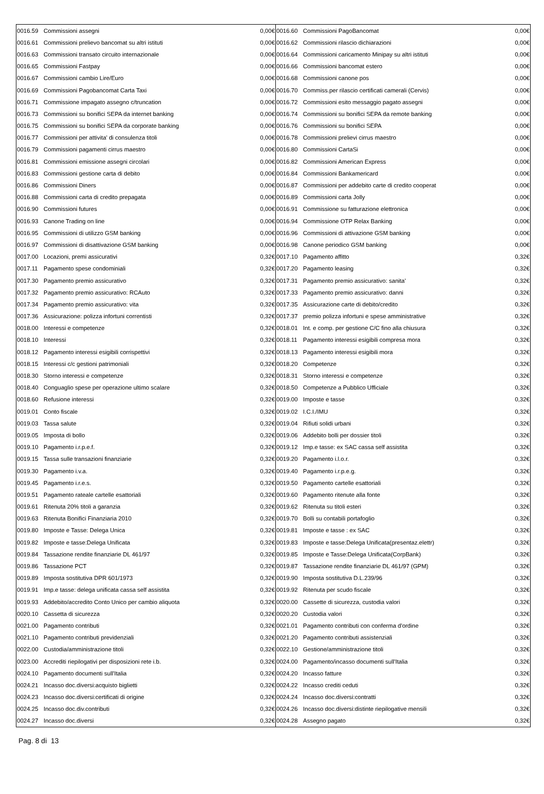| 0016.59 | Commissioni assegni | 0,00€ | 0016.60 | Commissioni PagoBancomat | 0,00€ |
| 0016.61 | Commissioni prelievo bancomat su altri istituti | 0,00€ | 0016.62 | Commissioni rilascio dichiarazioni | 0,00€ |
| 0016.63 | Commissioni transato circuito internazionale | 0,00€ | 0016.64 | Commissioni caricamento Minipay su altri istituti | 0,00€ |
| 0016.65 | Commissioni Fastpay | 0,00€ | 0016.66 | Commissioni bancomat estero | 0,00€ |
| 0016.67 | Commissioni cambio Lire/Euro | 0,00€ | 0016.68 | Commissioni canone pos | 0,00€ |
| 0016.69 | Commissioni Pagobancomat Carta Taxi | 0,00€ | 0016.70 | Commiss.per rilascio certificati camerali (Cervis) | 0,00€ |
| 0016.71 | Commissione impagato assegno c/truncation | 0,00€ | 0016.72 | Commissioni esito messaggio pagato assegni | 0,00€ |
| 0016.73 | Commissioni su bonifici SEPA da internet banking | 0,00€ | 0016.74 | Commissioni su bonifici SEPA da remote banking | 0,00€ |
| 0016.75 | Commissioni su bonifici SEPA da corporate banking | 0,00€ | 0016.76 | Commissioni su bonifici SEPA | 0,00€ |
| 0016.77 | Commissioni per attivita' di consulenza titoli | 0,00€ | 0016.78 | Commissioni prelievi cirrus maestro | 0,00€ |
| 0016.79 | Commissioni pagamenti cirrus maestro | 0,00€ | 0016.80 | Commissioni CartaSi | 0,00€ |
| 0016.81 | Commissioni emissione assegni circolari | 0,00€ | 0016.82 | Commissioni American Express | 0,00€ |
| 0016.83 | Commissioni gestione carta di debito | 0,00€ | 0016.84 | Commissioni Bankamericard | 0,00€ |
| 0016.86 | Commissioni Diners | 0,00€ | 0016.87 | Commissioni per addebito carte di credito cooperat | 0,00€ |
| 0016.88 | Commissioni carta di credito prepagata | 0,00€ | 0016.89 | Commissioni carta Jolly | 0,00€ |
| 0016.90 | Commissioni futures | 0,00€ | 0016.91 | Commissione su fatturazione elettronica | 0,00€ |
| 0016.93 | Canone Trading on line | 0,00€ | 0016.94 | Commissione OTP Relax Banking | 0,00€ |
| 0016.95 | Commissioni di utilizzo GSM banking | 0,00€ | 0016.96 | Commissioni di attivazione GSM banking | 0,00€ |
| 0016.97 | Commissioni di disattivazione GSM banking | 0,00€ | 0016.98 | Canone periodico GSM banking | 0,00€ |
| 0017.00 | Locazioni, premi assicurativi | 0,32€ | 0017.10 | Pagamento affitto | 0,32€ |
| 0017.11 | Pagamento spese condominiali | 0,32€ | 0017.20 | Pagamento leasing | 0,32€ |
| 0017.30 | Pagamento premio assicurativo | 0,32€ | 0017.31 | Pagamento premio assicurativo: sanita' | 0,32€ |
| 0017.32 | Pagamento premio assicurativo: RCAuto | 0,32€ | 0017.33 | Pagamento premio assicurativo: danni | 0,32€ |
| 0017.34 | Pagamento premio assicurativo: vita | 0,32€ | 0017.35 | Assicurazione carte di debito/credito | 0,32€ |
| 0017.36 | Assicurazione: polizza infortuni correntisti | 0,32€ | 0017.37 | premio polizza infortuni e spese amministrative | 0,32€ |
| 0018.00 | Interessi e competenze | 0,32€ | 0018.01 | Int. e comp. per gestione C/C fino alla chiusura | 0,32€ |
| 0018.10 | Interessi | 0,32€ | 0018.11 | Pagamento interessi esigibili compresa mora | 0,32€ |
| 0018.12 | Pagamento interessi esigibili corrispettivi | 0,32€ | 0018.13 | Pagamento interessi esigibili mora | 0,32€ |
| 0018.15 | Interessi c/c gestioni patrimoniali | 0,32€ | 0018.20 | Competenze | 0,32€ |
| 0018.30 | Storno interessi e competenze | 0,32€ | 0018.31 | Storno interessi e competenze | 0,32€ |
| 0018.40 | Conguaglio spese per operazione ultimo scalare | 0,32€ | 0018.50 | Competenze a Pubblico Ufficiale | 0,32€ |
| 0018.60 | Refusione interessi | 0,32€ | 0019.00 | Imposte e tasse | 0,32€ |
| 0019.01 | Conto fiscale | 0,32€ | 0019.02 | I.C.I./IMU | 0,32€ |
| 0019.03 | Tassa salute | 0,32€ | 0019.04 | Rifiuti solidi urbani | 0,32€ |
| 0019.05 | Imposta di bollo | 0,32€ | 0019.06 | Addebito bolli per dossier titoli | 0,32€ |
| 0019.10 | Pagamento i.r.p.e.f. | 0,32€ | 0019.12 | Imp.e tasse: ex SAC cassa self assistita | 0,32€ |
| 0019.15 | Tassa sulle transazioni finanziarie | 0,32€ | 0019.20 | Pagamento i.l.o.r. | 0,32€ |
| 0019.30 | Pagamento i.v.a. | 0,32€ | 0019.40 | Pagamento i.r.p.e.g. | 0,32€ |
| 0019.45 | Pagamento i.r.e.s. | 0,32€ | 0019.50 | Pagamento cartelle esattoriali | 0,32€ |
| 0019.51 | Pagamento rateale cartelle esattoriali | 0,32€ | 0019.60 | Pagamento ritenute alla fonte | 0,32€ |
| 0019.61 | Ritenuta 20% titoli a garanzia | 0,32€ | 0019.62 | Ritenuta su titoli esteri | 0,32€ |
| 0019.63 | Ritenuta Bonifici Finanziaria 2010 | 0,32€ | 0019.70 | Bolli su contabili portafoglio | 0,32€ |
| 0019.80 | Imposte e Tasse: Delega Unica | 0,32€ | 0019.81 | Imposte e tasse : ex SAC | 0,32€ |
| 0019.82 | Imposte e tasse:Delega Unificata | 0,32€ | 0019.83 | Imposte e tasse:Delega Unificata(presentaz.elettr) | 0,32€ |
| 0019.84 | Tassazione rendite finanziarie DL 461/97 | 0,32€ | 0019.85 | Imposte e Tasse:Delega Unificata(CorpBank) | 0,32€ |
| 0019.86 | Tassazione PCT | 0,32€ | 0019.87 | Tassazione rendite finanziarie DL 461/97 (GPM) | 0,32€ |
| 0019.89 | Imposta sostitutiva DPR 601/1973 | 0,32€ | 0019.90 | Imposta sostitutiva D.L.239/96 | 0,32€ |
| 0019.91 | Imp.e tasse: delega unificata cassa self assistita | 0,32€ | 0019.92 | Ritenuta per scudo fiscale | 0,32€ |
| 0019.93 | Addebito/accredito Conto Unico per cambio aliquota | 0,32€ | 0020.00 | Cassette di sicurezza, custodia valori | 0,32€ |
| 0020.10 | Cassetta di sicurezza | 0,32€ | 0020.20 | Custodia valori | 0,32€ |
| 0021.00 | Pagamento contributi | 0,32€ | 0021.01 | Pagamento contributi con conferma d'ordine | 0,32€ |
| 0021.10 | Pagamento contributi previdenziali | 0,32€ | 0021.20 | Pagamento contributi assistenziali | 0,32€ |
| 0022.00 | Custodia/amministrazione titoli | 0,32€ | 0022.10 | Gestione/amministrazione titoli | 0,32€ |
| 0023.00 | Accrediti riepilogativi per disposizioni rete i.b. | 0,32€ | 0024.00 | Pagamento/incasso documenti sull'Italia | 0,32€ |
| 0024.10 | Pagamento documenti sull'Italia | 0,32€ | 0024.20 | Incasso fatture | 0,32€ |
| 0024.21 | Incasso doc.diversi:acquisto biglietti | 0,32€ | 0024.22 | Incasso crediti ceduti | 0,32€ |
| 0024.23 | Incasso doc.diversi:certificati di origine | 0,32€ | 0024.24 | Incasso doc.diversi:contratti | 0,32€ |
| 0024.25 | Incasso doc.div.contributi | 0,32€ | 0024.26 | Incasso doc.diversi:distinte riepilogative mensili | 0,32€ |
| 0024.27 | Incasso doc.diversi | 0,32€ | 0024.28 | Assegno pagato | 0,32€ |
Pag. 8 di 13